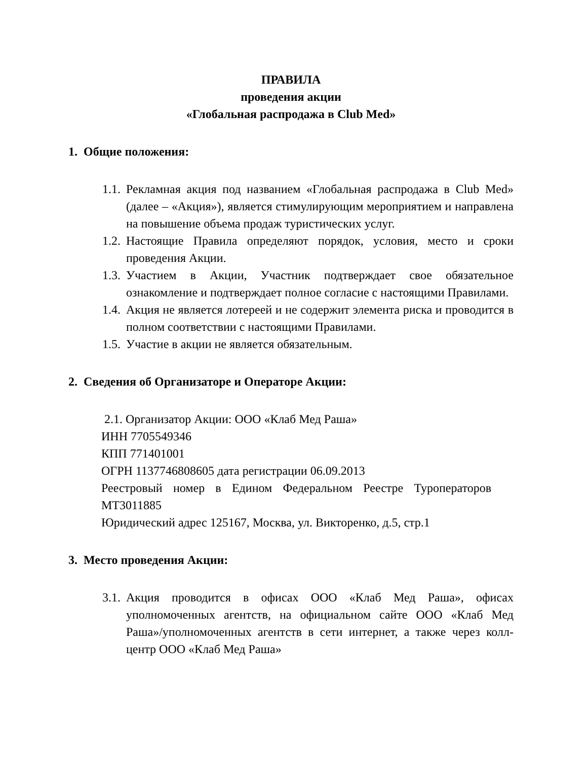ПРАВИЛА
проведения акции
«Глобальная распродажа в Club Med»
1. Общие положения:
1.1.
Рекламная акция под названием «Глобальная распродажа в Club Med» (далее – «Акция»), является стимулирующим мероприятием и направлена на повышение объема продаж туристических услуг.
1.2.
Настоящие Правила определяют порядок, условия, место и сроки проведения Акции.
1.3.
Участием в Акции, Участник подтверждает свое обязательное ознакомление и подтверждает полное согласие с настоящими Правилами.
1.4.
Акция не является лотереей и не содержит элемента риска и проводится в полном соответствии с настоящими Правилами.
1.5.
Участие в акции не является обязательным.
2. Сведения об Организаторе и Операторе Акции:
2.1. Организатор Акции: ООО «Клаб Мед Раша»
ИНН 7705549346
КПП 771401001
ОГРН 1137746808605 дата регистрации 06.09.2013
Реестровый номер в Едином Федеральном Реестре Туроператоров МТ3011885
Юридический адрес 125167, Москва, ул. Викторенко, д.5, стр.1
3. Место проведения Акции:
3.1.
Акция проводится в офисах ООО «Клаб Мед Раша», офисах уполномоченных агентств, на официальном сайте ООО «Клаб Мед Раша»/уполномоченных агентств в сети интернет, а также через колл-центр ООО «Клаб Мед Раша»